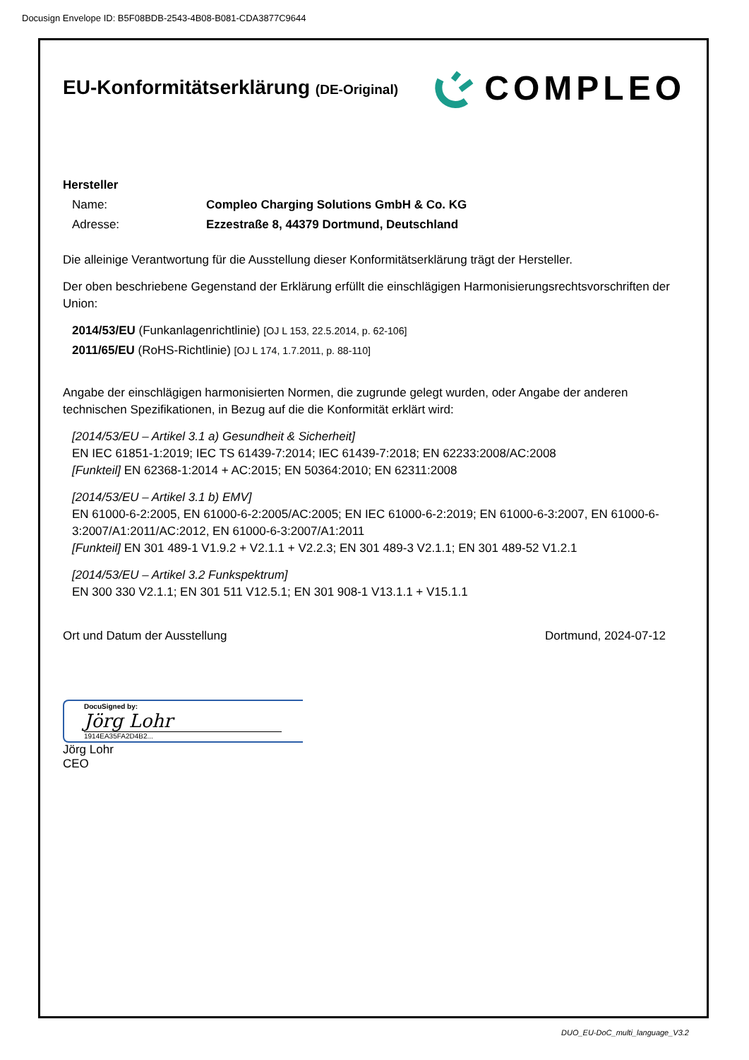Docusign Envelope ID: B5F08BDB-2543-4B08-B081-CDA3877C9644
EU-Konformitätserklärung (DE-Original)
COMPLEO
Hersteller
Name: Compleo Charging Solutions GmbH & Co. KG
Adresse: Ezzestraße 8, 44379 Dortmund, Deutschland
Die alleinige Verantwortung für die Ausstellung dieser Konformitätserklärung trägt der Hersteller.
Der oben beschriebene Gegenstand der Erklärung erfüllt die einschlägigen Harmonisierungsrechtsvorschriften der Union:
2014/53/EU (Funkanlagenrichtlinie) [OJ L 153, 22.5.2014, p. 62-106]
2011/65/EU (RoHS-Richtlinie) [OJ L 174, 1.7.2011, p. 88-110]
Angabe der einschlägigen harmonisierten Normen, die zugrunde gelegt wurden, oder Angabe der anderen technischen Spezifikationen, in Bezug auf die die Konformität erklärt wird:
[2014/53/EU – Artikel 3.1 a) Gesundheit & Sicherheit]
EN IEC 61851-1:2019; IEC TS 61439-7:2014; IEC 61439-7:2018; EN 62233:2008/AC:2008
[Funkteil] EN 62368-1:2014 + AC:2015; EN 50364:2010; EN 62311:2008
[2014/53/EU – Artikel 3.1 b) EMV]
EN 61000-6-2:2005, EN 61000-6-2:2005/AC:2005; EN IEC 61000-6-2:2019; EN 61000-6-3:2007, EN 61000-6-3:2007/A1:2011/AC:2012, EN 61000-6-3:2007/A1:2011
[Funkteil] EN 301 489-1 V1.9.2 + V2.1.1 + V2.2.3; EN 301 489-3 V2.1.1; EN 301 489-52 V1.2.1
[2014/53/EU – Artikel 3.2 Funkspektrum]
EN 300 330 V2.1.1; EN 301 511 V12.5.1; EN 301 908-1 V13.1.1 + V15.1.1
Ort und Datum der Ausstellung Dortmund, 2024-07-12
DocuSigned by:
Jörg Lohr
1914EA35FA2D4B2...
Jörg Lohr
CEO
DUO_EU-DoC_multi_language_V3.2